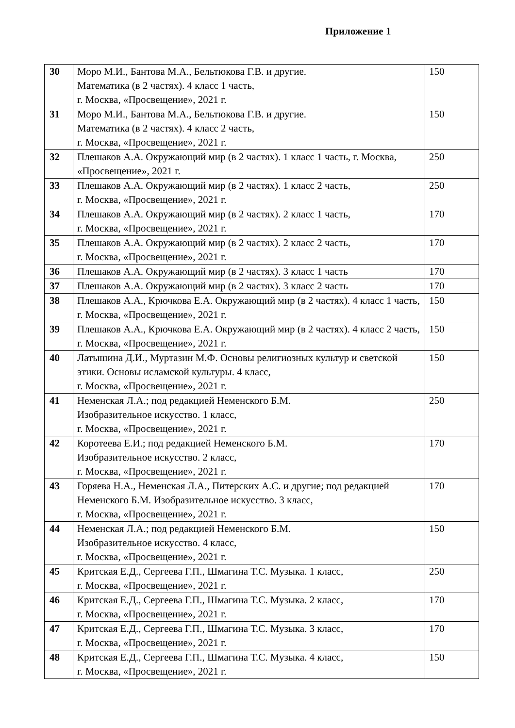Приложение 1
| 30 | Моро М.И., Бантова М.А., Бельтюкова Г.В. и другие. Математика (в 2 частях). 4 класс 1 часть, г. Москва, «Просвещение», 2021 г. | 150 |
| 31 | Моро М.И., Бантова М.А., Бельтюкова Г.В. и другие. Математика (в 2 частях). 4 класс 2 часть, г. Москва, «Просвещение», 2021 г. | 150 |
| 32 | Плешаков А.А. Окружающий мир (в 2 частях). 1 класс 1 часть, г. Москва, «Просвещение», 2021 г. | 250 |
| 33 | Плешаков А.А. Окружающий мир (в 2 частях). 1 класс 2 часть, г. Москва, «Просвещение», 2021 г. | 250 |
| 34 | Плешаков А.А. Окружающий мир (в 2 частях). 2 класс 1 часть, г. Москва, «Просвещение», 2021 г. | 170 |
| 35 | Плешаков А.А. Окружающий мир (в 2 частях). 2 класс 2 часть, г. Москва, «Просвещение», 2021 г. | 170 |
| 36 | Плешаков А.А. Окружающий мир (в 2 частях). 3 класс 1 часть | 170 |
| 37 | Плешаков А.А. Окружающий мир (в 2 частях). 3 класс 2 часть | 170 |
| 38 | Плешаков А.А., Крючкова Е.А. Окружающий мир (в 2 частях). 4 класс 1 часть, г. Москва, «Просвещение», 2021 г. | 150 |
| 39 | Плешаков А.А., Крючкова Е.А. Окружающий мир (в 2 частях). 4 класс 2 часть, г. Москва, «Просвещение», 2021 г. | 150 |
| 40 | Латышина Д.И., Муртазин М.Ф. Основы религиозных культур и светской этики. Основы исламской культуры. 4 класс, г. Москва, «Просвещение», 2021 г. | 150 |
| 41 | Неменская Л.А.; под редакцией Неменского Б.М. Изобразительное искусство. 1 класс, г. Москва, «Просвещение», 2021 г. | 250 |
| 42 | Коротеева Е.И.; под редакцией Неменского Б.М. Изобразительное искусство. 2 класс, г. Москва, «Просвещение», 2021 г. | 170 |
| 43 | Горяева Н.А., Неменская Л.А., Питерских А.С. и другие; под редакцией Неменского Б.М. Изобразительное искусство. 3 класс, г. Москва, «Просвещение», 2021 г. | 170 |
| 44 | Неменская Л.А.; под редакцией Неменского Б.М. Изобразительное искусство. 4 класс, г. Москва, «Просвещение», 2021 г. | 150 |
| 45 | Критская Е.Д., Сергеева Г.П., Шмагина Т.С. Музыка. 1 класс, г. Москва, «Просвещение», 2021 г. | 250 |
| 46 | Критская Е.Д., Сергеева Г.П., Шмагина Т.С. Музыка. 2 класс, г. Москва, «Просвещение», 2021 г. | 170 |
| 47 | Критская Е.Д., Сергеева Г.П., Шмагина Т.С. Музыка. 3 класс, г. Москва, «Просвещение», 2021 г. | 170 |
| 48 | Критская Е.Д., Сергеева Г.П., Шмагина Т.С. Музыка. 4 класс, г. Москва, «Просвещение», 2021 г. | 150 |